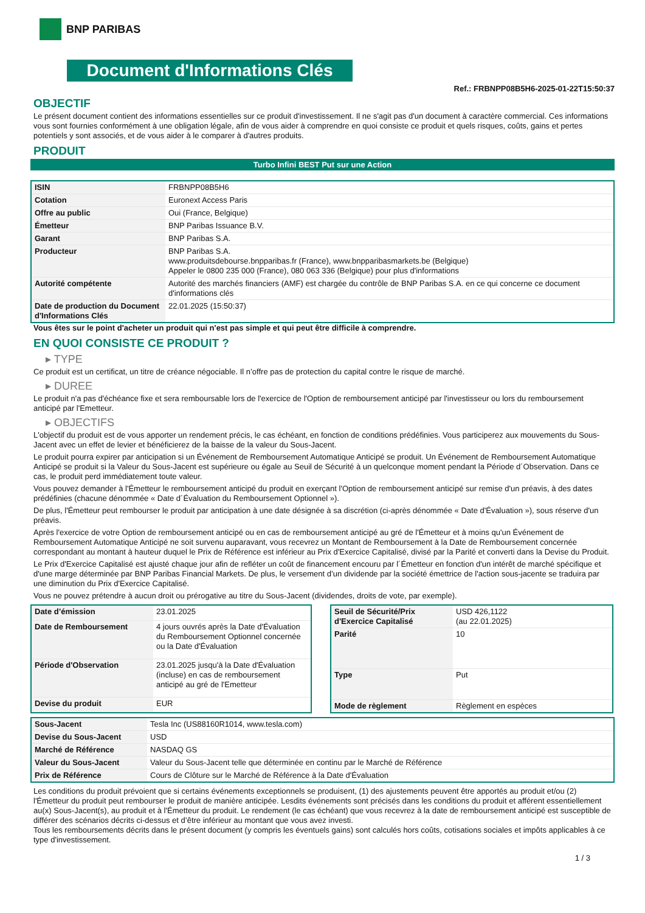BNP PARIBAS
Document d'Informations Clés
Ref.: FRBNPP08B5H6-2025-01-22T15:50:37
OBJECTIF
Le présent document contient des informations essentielles sur ce produit d'investissement. Il ne s'agit pas d'un document à caractère commercial. Ces informations vous sont fournies conformément à une obligation légale, afin de vous aider à comprendre en quoi consiste ce produit et quels risques, coûts, gains et pertes potentiels y sont associés, et de vous aider à le comparer à d'autres produits.
PRODUIT
Turbo Infini BEST Put sur une Action
| ISIN | FRBNPP08B5H6 |
| Cotation | Euronext Access Paris |
| Offre au public | Oui (France, Belgique) |
| Émetteur | BNP Paribas Issuance B.V. |
| Garant | BNP Paribas S.A. |
| Producteur | BNP Paribas S.A. www.produitsdebourse.bnpparibas.fr (France), www.bnpparibasmarkets.be (Belgique) Appeler le 0800 235 000 (France), 080 063 336 (Belgique) pour plus d'informations |
| Autorité compétente | Autorité des marchés financiers (AMF) est chargée du contrôle de BNP Paribas S.A. en ce qui concerne ce document d'informations clés |
| Date de production du Document d'Informations Clés | 22.01.2025 (15:50:37) |
Vous êtes sur le point d'acheter un produit qui n'est pas simple et qui peut être difficile à comprendre.
EN QUOI CONSISTE CE PRODUIT ?
▸ TYPE
Ce produit est un certificat, un titre de créance négociable. Il n’offre pas de protection du capital contre le risque de marché.
▸ DUREE
Le produit n'a pas d'échéance fixe et sera remboursable lors de l'exercice de l'Option de remboursement anticipé par l'investisseur ou lors du remboursement anticipé par l'Emetteur.
▸ OBJECTIFS
L'objectif du produit est de vous apporter un rendement précis, le cas échéant, en fonction de conditions prédéfinies. Vous participerez aux mouvements du Sous-Jacent avec un effet de levier et bénéficierez de la baisse de la valeur du Sous-Jacent.
Le produit pourra expirer par anticipation si un Événement de Remboursement Automatique Anticipé se produit. Un Événement de Remboursement Automatique Anticipé se produit si la Valeur du Sous-Jacent est supérieure ou égale au Seuil de Sécurité à un quelconque moment pendant la Période d´Observation. Dans ce cas, le produit perd immédiatement toute valeur.
Vous pouvez demander à l'Émetteur le remboursement anticipé du produit en exerçant l'Option de remboursement anticipé sur remise d'un préavis, à des dates prédéfinies (chacune dénommée « Date d´Évaluation du Remboursement Optionnel »).
De plus, l'Émetteur peut rembourser le produit par anticipation à une date désignée à sa discrétion (ci-après dénommée « Date d'Évaluation »), sous réserve d'un préavis.
Après l'exercice de votre Option de remboursement anticipé ou en cas de remboursement anticipé au gré de l'Émetteur et à moins qu'un Événement de Remboursement Automatique Anticipé ne soit survenu auparavant, vous recevrez un Montant de Remboursement à la Date de Remboursement concernée correspondant au montant à hauteur duquel le Prix de Référence est inférieur au Prix d'Exercice Capitalisé, divisé par la Parité et converti dans la Devise du Produit.
Le Prix d'Exercice Capitalisé est ajusté chaque jour afin de refléter un coût de financement encouru par l´Émetteur en fonction d'un intérêt de marché spécifique et d'une marge déterminée par BNP Paribas Financial Markets. De plus, le versement d’un dividende par la société émettrice de l'action sous-jacente se traduira par une diminution du Prix d'Exercice Capitalisé.
Vous ne pouvez prétendre à aucun droit ou prérogative au titre du Sous-Jacent (dividendes, droits de vote, par exemple).
| Date d’émission | 23.01.2025 |
| Date de Remboursement | 4 jours ouvrés après la Date d'Évaluation du Remboursement Optionnel concernée ou la Date d'Évaluation |
| Période d'Observation | 23.01.2025 jusqu'à la Date d'Évaluation (incluse) en cas de remboursement anticipé au gré de l'Emetteur |
| Devise du produit | EUR |
| Seuil de Sécurité/Prix d'Exercice Capitalisé | USD 426,1122 (au 22.01.2025) |
| Parité | 10 |
| Type | Put |
| Mode de règlement | Règlement en espèces |
| Sous-Jacent | Tesla Inc (US88160R1014, www.tesla.com) |
| Devise du Sous-Jacent | USD |
| Marché de Référence | NASDAQ GS |
| Valeur du Sous-Jacent | Valeur du Sous-Jacent telle que déterminée en continu par le Marché de Référence |
| Prix de Référence | Cours de Clôture sur le Marché de Référence à la Date d'Évaluation |
Les conditions du produit prévoient que si certains événements exceptionnels se produisent, (1) des ajustements peuvent être apportés au produit et/ou (2) l'Émetteur du produit peut rembourser le produit de manière anticipée. Lesdits événements sont précisés dans les conditions du produit et afférent essentiellement au(x) Sous-Jacent(s), au produit et à l'Émetteur du produit. Le rendement (le cas échéant) que vous recevrez à la date de remboursement anticipé est susceptible de différer des scénarios décrits ci-dessus et d’être inférieur au montant que vous avez investi.
Tous les remboursements décrits dans le présent document (y compris les éventuels gains) sont calculés hors coûts, cotisations sociales et impôts applicables à ce type d'investissement.
1 / 3